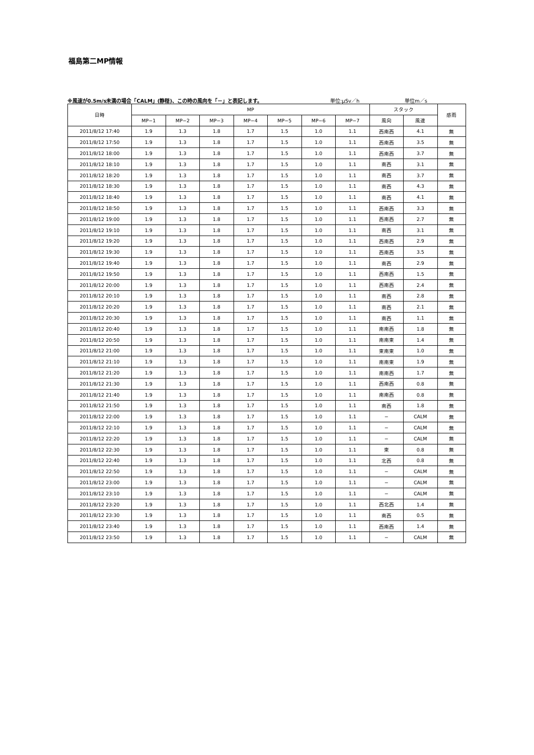福島第二MP情報
※風速が0.5m/s未満の場合「CALM」(静穏)、この時の風向を「－」と表記します。 単位:μSv／h 単位m／s
| 日時 | MP | | | | | | | スタック | | 感雨 |
| --- | --- | --- | --- | --- | --- | --- | --- | --- | --- | --- |
| | MP−1 | MP−2 | MP−3 | MP−4 | MP−5 | MP−6 | MP−7 | 風向 | 風速 | |
| 2011/8/12 17:40 | 1.9 | 1.3 | 1.8 | 1.7 | 1.5 | 1.0 | 1.1 | 西南西 | 4.1 | 無 |
| 2011/8/12 17:50 | 1.9 | 1.3 | 1.8 | 1.7 | 1.5 | 1.0 | 1.1 | 西南西 | 3.5 | 無 |
| 2011/8/12 18:00 | 1.9 | 1.3 | 1.8 | 1.7 | 1.5 | 1.0 | 1.1 | 西南西 | 3.7 | 無 |
| 2011/8/12 18:10 | 1.9 | 1.3 | 1.8 | 1.7 | 1.5 | 1.0 | 1.1 | 南西 | 3.1 | 無 |
| 2011/8/12 18:20 | 1.9 | 1.3 | 1.8 | 1.7 | 1.5 | 1.0 | 1.1 | 南西 | 3.7 | 無 |
| 2011/8/12 18:30 | 1.9 | 1.3 | 1.8 | 1.7 | 1.5 | 1.0 | 1.1 | 南西 | 4.3 | 無 |
| 2011/8/12 18:40 | 1.9 | 1.3 | 1.8 | 1.7 | 1.5 | 1.0 | 1.1 | 南西 | 4.1 | 無 |
| 2011/8/12 18:50 | 1.9 | 1.3 | 1.8 | 1.7 | 1.5 | 1.0 | 1.1 | 西南西 | 3.3 | 無 |
| 2011/8/12 19:00 | 1.9 | 1.3 | 1.8 | 1.7 | 1.5 | 1.0 | 1.1 | 西南西 | 2.7 | 無 |
| 2011/8/12 19:10 | 1.9 | 1.3 | 1.8 | 1.7 | 1.5 | 1.0 | 1.1 | 南西 | 3.1 | 無 |
| 2011/8/12 19:20 | 1.9 | 1.3 | 1.8 | 1.7 | 1.5 | 1.0 | 1.1 | 西南西 | 2.9 | 無 |
| 2011/8/12 19:30 | 1.9 | 1.3 | 1.8 | 1.7 | 1.5 | 1.0 | 1.1 | 西南西 | 3.5 | 無 |
| 2011/8/12 19:40 | 1.9 | 1.3 | 1.8 | 1.7 | 1.5 | 1.0 | 1.1 | 南西 | 2.9 | 無 |
| 2011/8/12 19:50 | 1.9 | 1.3 | 1.8 | 1.7 | 1.5 | 1.0 | 1.1 | 西南西 | 1.5 | 無 |
| 2011/8/12 20:00 | 1.9 | 1.3 | 1.8 | 1.7 | 1.5 | 1.0 | 1.1 | 西南西 | 2.4 | 無 |
| 2011/8/12 20:10 | 1.9 | 1.3 | 1.8 | 1.7 | 1.5 | 1.0 | 1.1 | 南西 | 2.8 | 無 |
| 2011/8/12 20:20 | 1.9 | 1.3 | 1.8 | 1.7 | 1.5 | 1.0 | 1.1 | 南西 | 2.1 | 無 |
| 2011/8/12 20:30 | 1.9 | 1.3 | 1.8 | 1.7 | 1.5 | 1.0 | 1.1 | 南西 | 1.1 | 無 |
| 2011/8/12 20:40 | 1.9 | 1.3 | 1.8 | 1.7 | 1.5 | 1.0 | 1.1 | 南南西 | 1.8 | 無 |
| 2011/8/12 20:50 | 1.9 | 1.3 | 1.8 | 1.7 | 1.5 | 1.0 | 1.1 | 南南東 | 1.4 | 無 |
| 2011/8/12 21:00 | 1.9 | 1.3 | 1.8 | 1.7 | 1.5 | 1.0 | 1.1 | 東南東 | 1.0 | 無 |
| 2011/8/12 21:10 | 1.9 | 1.3 | 1.8 | 1.7 | 1.5 | 1.0 | 1.1 | 南南東 | 1.9 | 無 |
| 2011/8/12 21:20 | 1.9 | 1.3 | 1.8 | 1.7 | 1.5 | 1.0 | 1.1 | 南南西 | 1.7 | 無 |
| 2011/8/12 21:30 | 1.9 | 1.3 | 1.8 | 1.7 | 1.5 | 1.0 | 1.1 | 西南西 | 0.8 | 無 |
| 2011/8/12 21:40 | 1.9 | 1.3 | 1.8 | 1.7 | 1.5 | 1.0 | 1.1 | 南南西 | 0.8 | 無 |
| 2011/8/12 21:50 | 1.9 | 1.3 | 1.8 | 1.7 | 1.5 | 1.0 | 1.1 | 南西 | 1.8 | 無 |
| 2011/8/12 22:00 | 1.9 | 1.3 | 1.8 | 1.7 | 1.5 | 1.0 | 1.1 | − | CALM | 無 |
| 2011/8/12 22:10 | 1.9 | 1.3 | 1.8 | 1.7 | 1.5 | 1.0 | 1.1 | − | CALM | 無 |
| 2011/8/12 22:20 | 1.9 | 1.3 | 1.8 | 1.7 | 1.5 | 1.0 | 1.1 | − | CALM | 無 |
| 2011/8/12 22:30 | 1.9 | 1.3 | 1.8 | 1.7 | 1.5 | 1.0 | 1.1 | 東 | 0.8 | 無 |
| 2011/8/12 22:40 | 1.9 | 1.3 | 1.8 | 1.7 | 1.5 | 1.0 | 1.1 | 北西 | 0.8 | 無 |
| 2011/8/12 22:50 | 1.9 | 1.3 | 1.8 | 1.7 | 1.5 | 1.0 | 1.1 | − | CALM | 無 |
| 2011/8/12 23:00 | 1.9 | 1.3 | 1.8 | 1.7 | 1.5 | 1.0 | 1.1 | − | CALM | 無 |
| 2011/8/12 23:10 | 1.9 | 1.3 | 1.8 | 1.7 | 1.5 | 1.0 | 1.1 | − | CALM | 無 |
| 2011/8/12 23:20 | 1.9 | 1.3 | 1.8 | 1.7 | 1.5 | 1.0 | 1.1 | 西北西 | 1.4 | 無 |
| 2011/8/12 23:30 | 1.9 | 1.3 | 1.8 | 1.7 | 1.5 | 1.0 | 1.1 | 南西 | 0.5 | 無 |
| 2011/8/12 23:40 | 1.9 | 1.3 | 1.8 | 1.7 | 1.5 | 1.0 | 1.1 | 西南西 | 1.4 | 無 |
| 2011/8/12 23:50 | 1.9 | 1.3 | 1.8 | 1.7 | 1.5 | 1.0 | 1.1 | − | CALM | 無 |